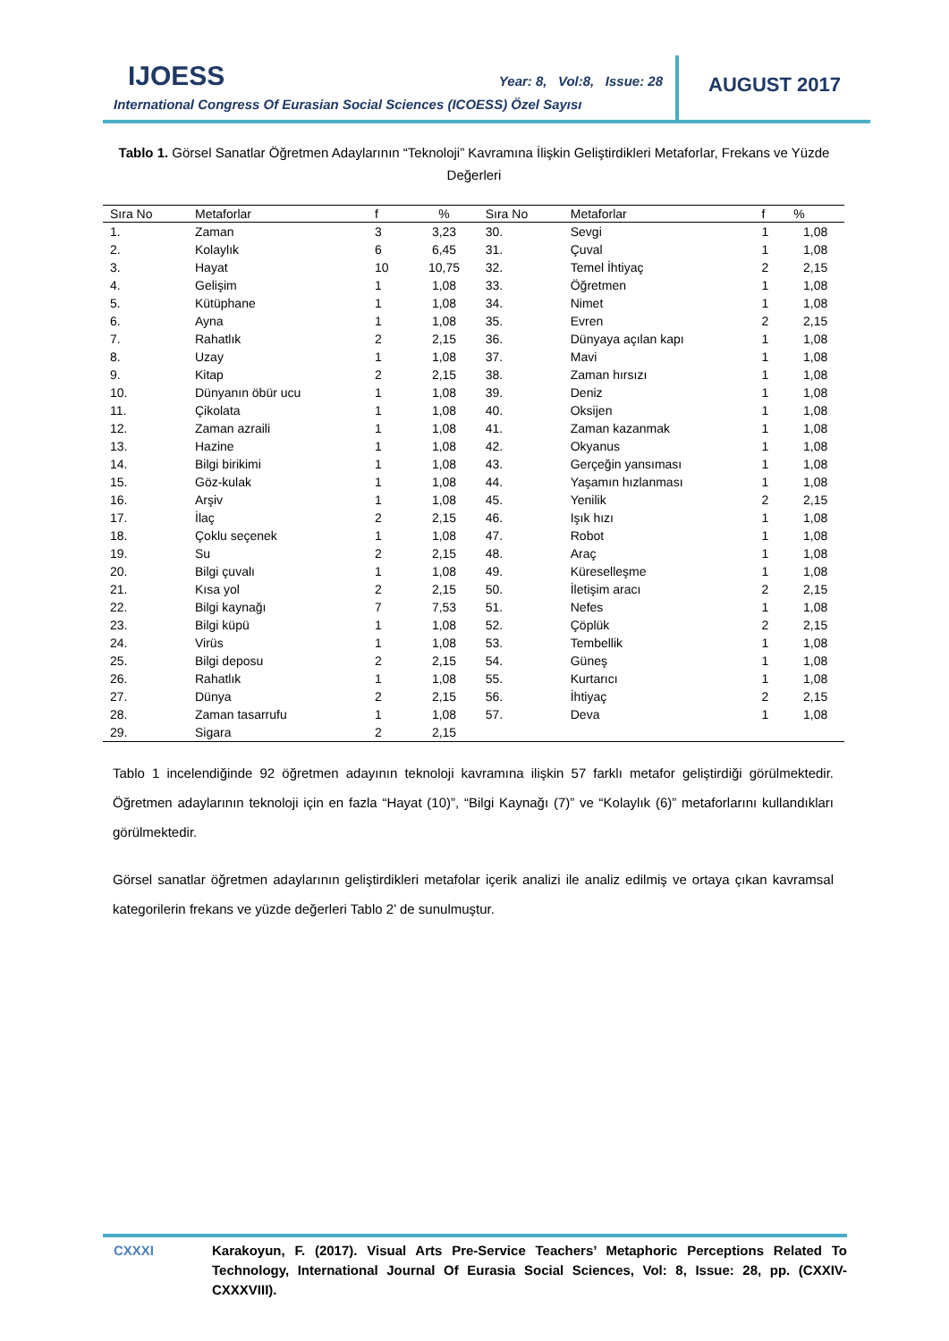IJOESS Year: 8, Vol:8, Issue: 28
International Congress Of Eurasian Social Sciences (ICOESS) Özel Sayısı
AUGUST 2017
Tablo 1. Görsel Sanatlar Öğretmen Adaylarının “Teknoloji” Kavramına İlişkin Geliştirdikleri Metaforlar, Frekans ve Yüzde Değerleri
| Sıra No | Metaforlar | f | % | Sıra No | Metaforlar | f | % |
| --- | --- | --- | --- | --- | --- | --- | --- |
| 1. | Zaman | 3 | 3,23 | 30. | Sevgi | 1 | 1,08 |
| 2. | Kolaylık | 6 | 6,45 | 31. | Çuval | 1 | 1,08 |
| 3. | Hayat | 10 | 10,75 | 32. | Temel İhtiyaç | 2 | 2,15 |
| 4. | Gelişim | 1 | 1,08 | 33. | Öğretmen | 1 | 1,08 |
| 5. | Kütüphane | 1 | 1,08 | 34. | Nimet | 1 | 1,08 |
| 6. | Ayna | 1 | 1,08 | 35. | Evren | 2 | 2,15 |
| 7. | Rahatlık | 2 | 2,15 | 36. | Dünyaya açılan kapı | 1 | 1,08 |
| 8. | Uzay | 1 | 1,08 | 37. | Mavi | 1 | 1,08 |
| 9. | Kitap | 2 | 2,15 | 38. | Zaman hırsızı | 1 | 1,08 |
| 10. | Dünyanın öbür ucu | 1 | 1,08 | 39. | Deniz | 1 | 1,08 |
| 11. | Çikolata | 1 | 1,08 | 40. | Oksijen | 1 | 1,08 |
| 12. | Zaman azraili | 1 | 1,08 | 41. | Zaman kazanmak | 1 | 1,08 |
| 13. | Hazine | 1 | 1,08 | 42. | Okyanus | 1 | 1,08 |
| 14. | Bilgi birikimi | 1 | 1,08 | 43. | Gerçeğin yansıması | 1 | 1,08 |
| 15. | Göz-kulak | 1 | 1,08 | 44. | Yaşamın hızlanması | 1 | 1,08 |
| 16. | Arşiv | 1 | 1,08 | 45. | Yenilik | 2 | 2,15 |
| 17. | İlaç | 2 | 2,15 | 46. | Işık hızı | 1 | 1,08 |
| 18. | Çoklu seçenek | 1 | 1,08 | 47. | Robot | 1 | 1,08 |
| 19. | Su | 2 | 2,15 | 48. | Araç | 1 | 1,08 |
| 20. | Bilgi çuvalı | 1 | 1,08 | 49. | Küreselleşme | 1 | 1,08 |
| 21. | Kısa yol | 2 | 2,15 | 50. | İletişim aracı | 2 | 2,15 |
| 22. | Bilgi kaynağı | 7 | 7,53 | 51. | Nefes | 1 | 1,08 |
| 23. | Bilgi küpü | 1 | 1,08 | 52. | Çöplük | 2 | 2,15 |
| 24. | Virüs | 1 | 1,08 | 53. | Tembellik | 1 | 1,08 |
| 25. | Bilgi deposu | 2 | 2,15 | 54. | Güneş | 1 | 1,08 |
| 26. | Rahatlık | 1 | 1,08 | 55. | Kurtarıcı | 1 | 1,08 |
| 27. | Dünya | 2 | 2,15 | 56. | İhtiyaç | 2 | 2,15 |
| 28. | Zaman tasarrufu | 1 | 1,08 | 57. | Deva | 1 | 1,08 |
| 29. | Sigara | 2 | 2,15 | | | | |
Tablo 1 incelendiğinde 92 öğretmen adayının teknoloji kavramına ilişkin 57 farklı metafor geliştirdiği görülmektedir. Öğretmen adaylarının teknoloji için en fazla “Hayat (10)”, “Bilgi Kaynağı (7)” ve “Kolaylık (6)” metaforlarını kullandıkları görülmektedir.
Görsel sanatlar öğretmen adaylarının geliştirdikleri metafolar içerik analizi ile analiz edilmiş ve ortaya çıkan kavramsal kategorilerin frekans ve yüzde değerleri Tablo 2’ de sunulmuştur.
CXXXI
Karakoyun, F. (2017). Visual Arts Pre-Service Teachers’ Metaphoric Perceptions Related To Technology, International Journal Of Eurasia Social Sciences, Vol: 8, Issue: 28, pp. (CXXIV-CXXXVIII).